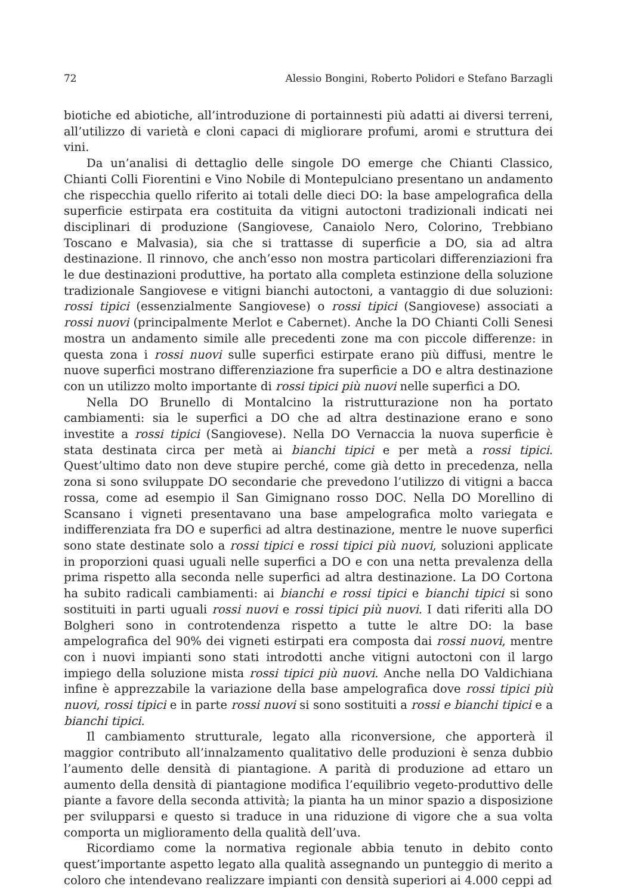72 Alessio Bongini, Roberto Polidori e Stefano Barzagli
biotiche ed abiotiche, all’introduzione di portainnesti più adatti ai diversi terreni, all’utilizzo di varietà e cloni capaci di migliorare profumi, aromi e struttura dei vini.
Da un’analisi di dettaglio delle singole DO emerge che Chianti Classico, Chianti Colli Fiorentini e Vino Nobile di Montepulciano presentano un andamento che rispecchia quello riferito ai totali delle dieci DO: la base ampelografica della superficie estirpata era costituita da vitigni autoctoni tradizionali indicati nei disciplinari di produzione (Sangiovese, Canaiolo Nero, Colorino, Trebbiano Toscano e Malvasia), sia che si trattasse di superficie a DO, sia ad altra destinazione. Il rinnovo, che anch’esso non mostra particolari differenziazioni fra le due destinazioni produttive, ha portato alla completa estinzione della soluzione tradizionale Sangiovese e vitigni bianchi autoctoni, a vantaggio di due soluzioni: rossi tipici (essenzialmente Sangiovese) o rossi tipici (Sangiovese) associati a rossi nuovi (principalmente Merlot e Cabernet). Anche la DO Chianti Colli Senesi mostra un andamento simile alle precedenti zone ma con piccole differenze: in questa zona i rossi nuovi sulle superfici estirpate erano più diffusi, mentre le nuove superfici mostrano differenziazione fra superficie a DO e altra destinazione con un utilizzo molto importante di rossi tipici più nuovi nelle superfici a DO.
Nella DO Brunello di Montalcino la ristrutturazione non ha portato cambiamenti: sia le superfici a DO che ad altra destinazione erano e sono investite a rossi tipici (Sangiovese). Nella DO Vernaccia la nuova superficie è stata destinata circa per metà ai bianchi tipici e per metà a rossi tipici. Quest’ultimo dato non deve stupire perché, come già detto in precedenza, nella zona si sono sviluppate DO secondarie che prevedono l’utilizzo di vitigni a bacca rossa, come ad esempio il San Gimignano rosso DOC. Nella DO Morellino di Scansano i vigneti presentavano una base ampelografica molto variegata e indifferenziata fra DO e superfici ad altra destinazione, mentre le nuove superfici sono state destinate solo a rossi tipici e rossi tipici più nuovi, soluzioni applicate in proporzioni quasi uguali nelle superfici a DO e con una netta prevalenza della prima rispetto alla seconda nelle superfici ad altra destinazione. La DO Cortona ha subito radicali cambiamenti: ai bianchi e rossi tipici e bianchi tipici si sono sostituiti in parti uguali rossi nuovi e rossi tipici più nuovi. I dati riferiti alla DO Bolgheri sono in controtendenza rispetto a tutte le altre DO: la base ampelografica del 90% dei vigneti estirpati era composta dai rossi nuovi, mentre con i nuovi impianti sono stati introdotti anche vitigni autoctoni con il largo impiego della soluzione mista rossi tipici più nuovi. Anche nella DO Valdichiana infine è apprezzabile la variazione della base ampelografica dove rossi tipici più nuovi, rossi tipici e in parte rossi nuovi si sono sostituiti a rossi e bianchi tipici e a bianchi tipici.
Il cambiamento strutturale, legato alla riconversione, che apporterà il maggior contributo all’innalzamento qualitativo delle produzioni è senza dubbio l’aumento delle densità di piantagione. A parità di produzione ad ettaro un aumento della densità di piantagione modifica l’equilibrio vegeto-produttivo delle piante a favore della seconda attività; la pianta ha un minor spazio a disposizione per svilupparsi e questo si traduce in una riduzione di vigore che a sua volta comporta un miglioramento della qualità dell’uva.
Ricordiamo come la normativa regionale abbia tenuto in debito conto quest’importante aspetto legato alla qualità assegnando un punteggio di merito a coloro che intendevano realizzare impianti con densità superiori ai 4.000 ceppi ad